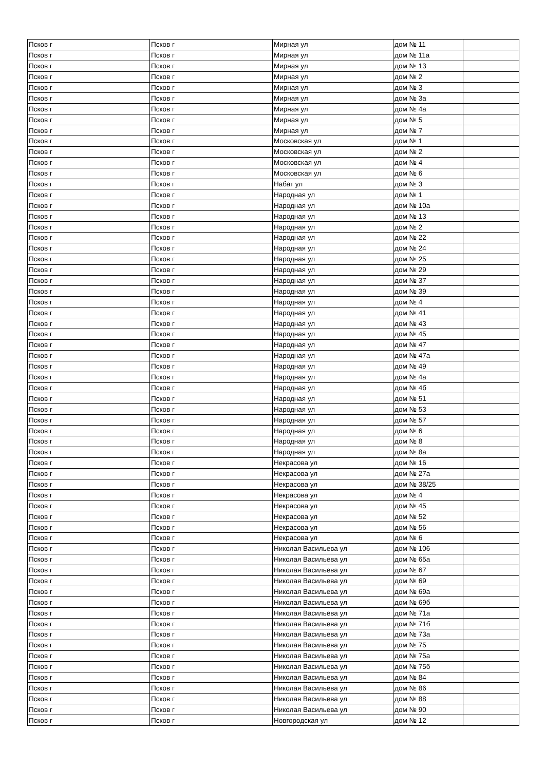| Псков г | Псков г | Мирная ул | дом № 11 | |
| Псков г | Псков г | Мирная ул | дом № 11а | |
| Псков г | Псков г | Мирная ул | дом № 13 | |
| Псков г | Псков г | Мирная ул | дом № 2 | |
| Псков г | Псков г | Мирная ул | дом № 3 | |
| Псков г | Псков г | Мирная ул | дом № 3а | |
| Псков г | Псков г | Мирная ул | дом № 4а | |
| Псков г | Псков г | Мирная ул | дом № 5 | |
| Псков г | Псков г | Мирная ул | дом № 7 | |
| Псков г | Псков г | Московская ул | дом № 1 | |
| Псков г | Псков г | Московская ул | дом № 2 | |
| Псков г | Псков г | Московская ул | дом № 4 | |
| Псков г | Псков г | Московская ул | дом № 6 | |
| Псков г | Псков г | Набат ул | дом № 3 | |
| Псков г | Псков г | Народная ул | дом № 1 | |
| Псков г | Псков г | Народная ул | дом № 10а | |
| Псков г | Псков г | Народная ул | дом № 13 | |
| Псков г | Псков г | Народная ул | дом № 2 | |
| Псков г | Псков г | Народная ул | дом № 22 | |
| Псков г | Псков г | Народная ул | дом № 24 | |
| Псков г | Псков г | Народная ул | дом № 25 | |
| Псков г | Псков г | Народная ул | дом № 29 | |
| Псков г | Псков г | Народная ул | дом № 37 | |
| Псков г | Псков г | Народная ул | дом № 39 | |
| Псков г | Псков г | Народная ул | дом № 4 | |
| Псков г | Псков г | Народная ул | дом № 41 | |
| Псков г | Псков г | Народная ул | дом № 43 | |
| Псков г | Псков г | Народная ул | дом № 45 | |
| Псков г | Псков г | Народная ул | дом № 47 | |
| Псков г | Псков г | Народная ул | дом № 47а | |
| Псков г | Псков г | Народная ул | дом № 49 | |
| Псков г | Псков г | Народная ул | дом № 4а | |
| Псков г | Псков г | Народная ул | дом № 4б | |
| Псков г | Псков г | Народная ул | дом № 51 | |
| Псков г | Псков г | Народная ул | дом № 53 | |
| Псков г | Псков г | Народная ул | дом № 57 | |
| Псков г | Псков г | Народная ул | дом № 6 | |
| Псков г | Псков г | Народная ул | дом № 8 | |
| Псков г | Псков г | Народная ул | дом № 8а | |
| Псков г | Псков г | Некрасова ул | дом № 16 | |
| Псков г | Псков г | Некрасова ул | дом № 27а | |
| Псков г | Псков г | Некрасова ул | дом № 38/25 | |
| Псков г | Псков г | Некрасова ул | дом № 4 | |
| Псков г | Псков г | Некрасова ул | дом № 45 | |
| Псков г | Псков г | Некрасова ул | дом № 52 | |
| Псков г | Псков г | Некрасова ул | дом № 56 | |
| Псков г | Псков г | Некрасова ул | дом № 6 | |
| Псков г | Псков г | Николая Васильева ул | дом № 106 | |
| Псков г | Псков г | Николая Васильева ул | дом № 65а | |
| Псков г | Псков г | Николая Васильева ул | дом № 67 | |
| Псков г | Псков г | Николая Васильева ул | дом № 69 | |
| Псков г | Псков г | Николая Васильева ул | дом № 69а | |
| Псков г | Псков г | Николая Васильева ул | дом № 69б | |
| Псков г | Псков г | Николая Васильева ул | дом № 71а | |
| Псков г | Псков г | Николая Васильева ул | дом № 71б | |
| Псков г | Псков г | Николая Васильева ул | дом № 73а | |
| Псков г | Псков г | Николая Васильева ул | дом № 75 | |
| Псков г | Псков г | Николая Васильева ул | дом № 75а | |
| Псков г | Псков г | Николая Васильева ул | дом № 75б | |
| Псков г | Псков г | Николая Васильева ул | дом № 84 | |
| Псков г | Псков г | Николая Васильева ул | дом № 86 | |
| Псков г | Псков г | Николая Васильева ул | дом № 88 | |
| Псков г | Псков г | Николая Васильева ул | дом № 90 | |
| Псков г | Псков г | Новгородская ул | дом № 12 | |